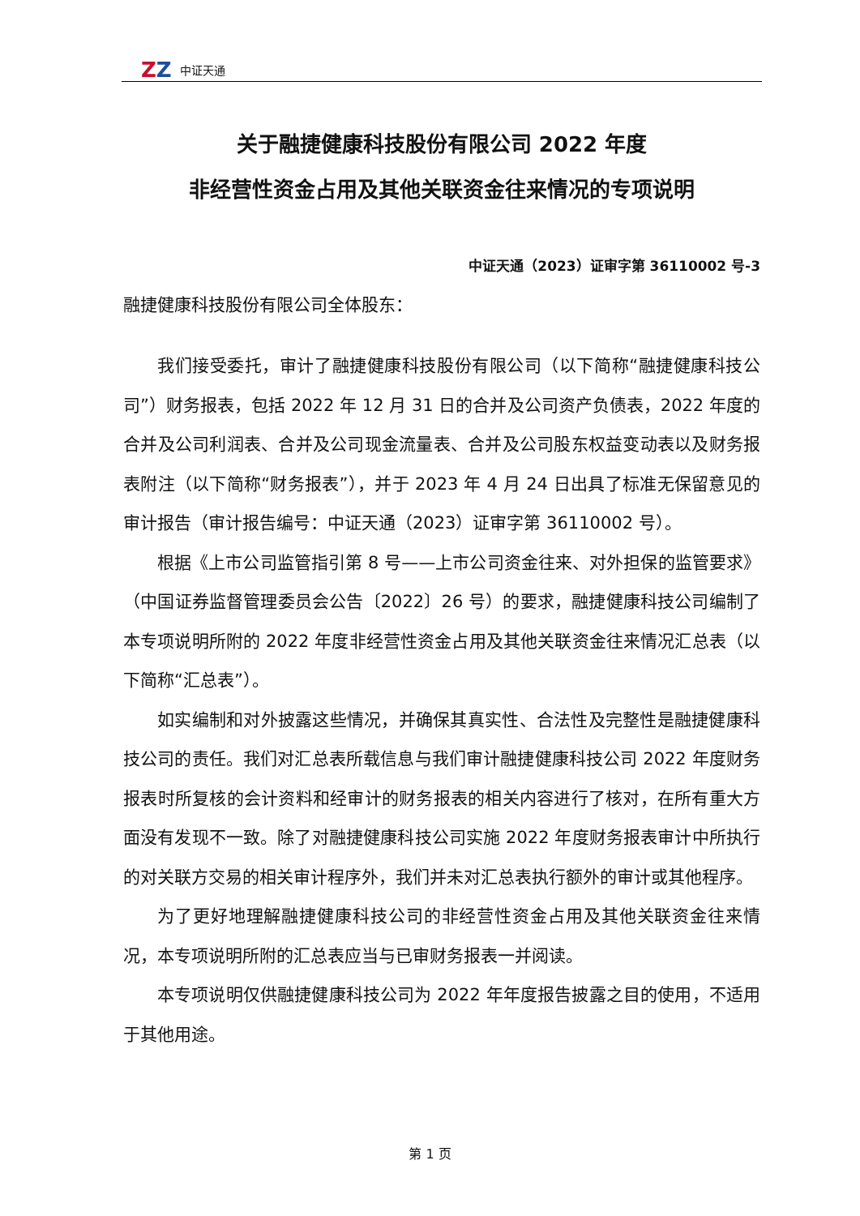ZZ
中证天通
关于融捷健康科技股份有限公司 2022 年度
非经营性资金占用及其他关联资金往来情况的专项说明
中证天通（2023）证审字第 36110002 号-3
融捷健康科技股份有限公司全体股东：
我们接受委托，审计了融捷健康科技股份有限公司（以下简称“融捷健康科技公司”）财务报表，包括 2022 年 12 月 31 日的合并及公司资产负债表，2022 年度的合并及公司利润表、合并及公司现金流量表、合并及公司股东权益变动表以及财务报表附注（以下简称“财务报表”），并于 2023 年 4 月 24 日出具了标准无保留意见的审计报告（审计报告编号：中证天通（2023）证审字第 36110002 号）。
根据《上市公司监管指引第 8 号——上市公司资金往来、对外担保的监管要求》（中国证券监督管理委员会公告〔2022〕26 号）的要求，融捷健康科技公司编制了本专项说明所附的 2022 年度非经营性资金占用及其他关联资金往来情况汇总表（以下简称“汇总表”）。
如实编制和对外披露这些情况，并确保其真实性、合法性及完整性是融捷健康科技公司的责任。我们对汇总表所载信息与我们审计融捷健康科技公司 2022 年度财务报表时所复核的会计资料和经审计的财务报表的相关内容进行了核对，在所有重大方面没有发现不一致。除了对融捷健康科技公司实施 2022 年度财务报表审计中所执行的对关联方交易的相关审计程序外，我们并未对汇总表执行额外的审计或其他程序。
为了更好地理解融捷健康科技公司的非经营性资金占用及其他关联资金往来情况，本专项说明所附的汇总表应当与已审财务报表一并阅读。
本专项说明仅供融捷健康科技公司为 2022 年年度报告披露之目的使用，不适用于其他用途。
第 1 页